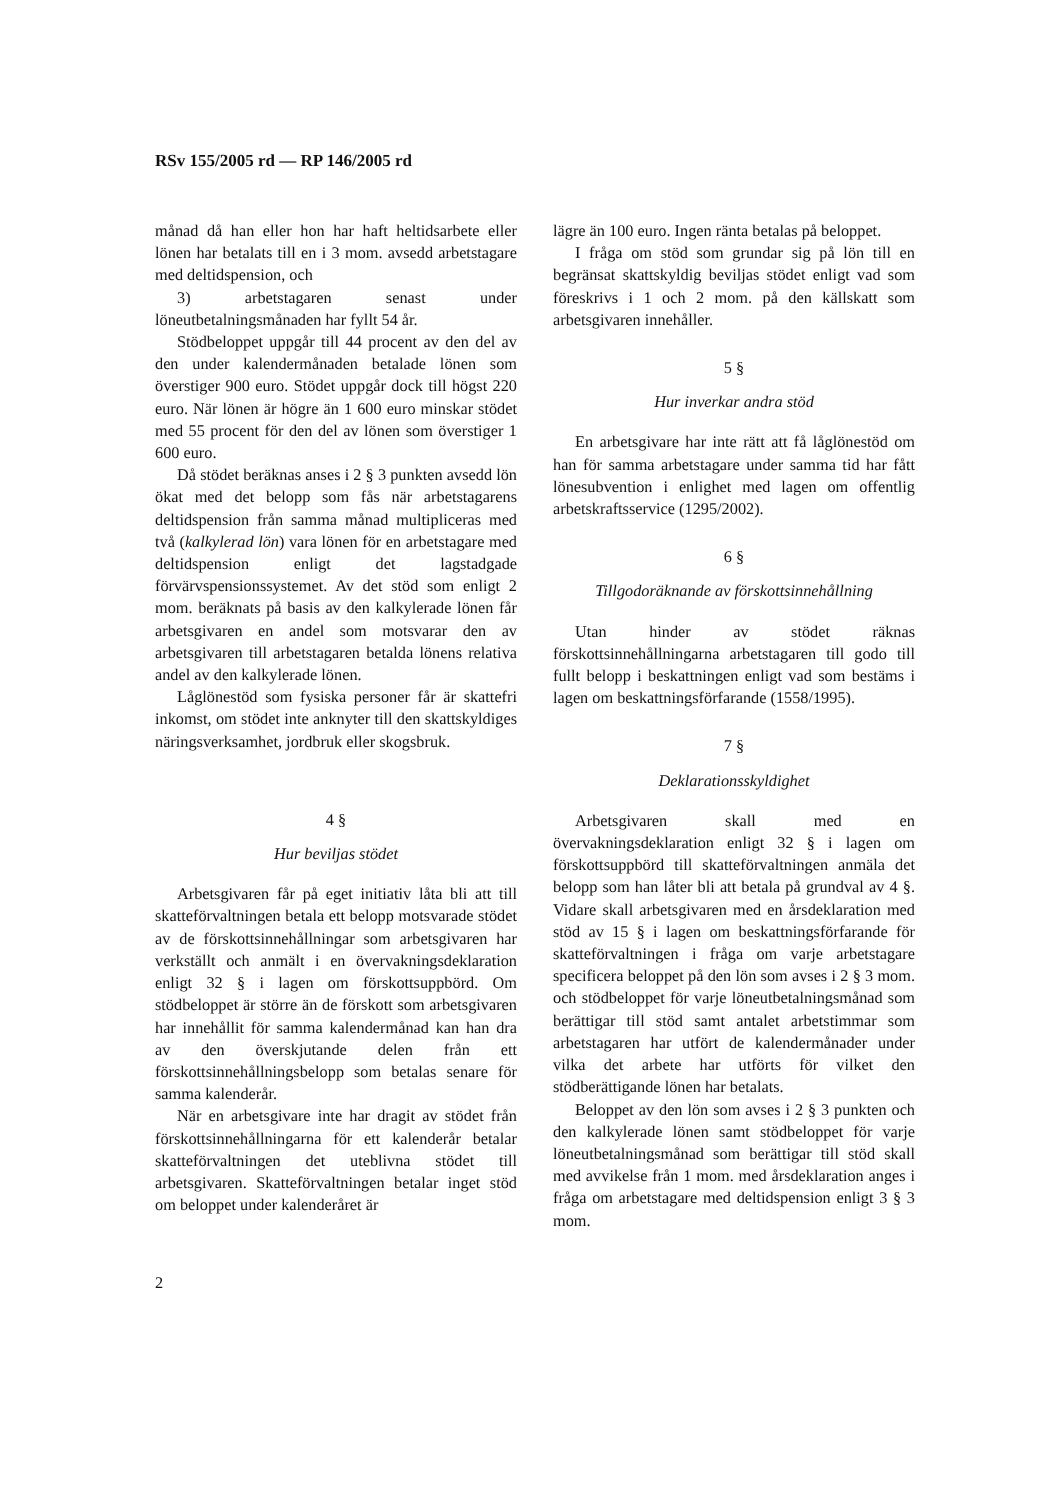RSv 155/2005 rd — RP 146/2005 rd
månad då han eller hon har haft heltidsarbete eller lönen har betalats till en i 3 mom. avsedd arbetstagare med deltidspension, och
3) arbetstagaren senast under löneutbetalningsmånaden har fyllt 54 år.
Stödbeloppet uppgår till 44 procent av den del av den under kalendermånaden betalade lönen som överstiger 900 euro. Stödet uppgår dock till högst 220 euro. När lönen är högre än 1 600 euro minskar stödet med 55 procent för den del av lönen som överstiger 1 600 euro.
Då stödet beräknas anses i 2 § 3 punkten avsedd lön ökat med det belopp som fås när arbetstagarens deltidspension från samma månad multipliceras med två (kalkylerad lön) vara lönen för en arbetstagare med deltidspension enligt det lagstadgade förvärvspensionssystemet. Av det stöd som enligt 2 mom. beräknats på basis av den kalkylerade lönen får arbetsgivaren en andel som motsvarar den av arbetsgivaren till arbetstagaren betalda lönens relativa andel av den kalkylerade lönen.
Låglönestöd som fysiska personer får är skattefri inkomst, om stödet inte anknyter till den skattskyldiges näringsverksamhet, jordbruk eller skogsbruk.
4 §
Hur beviljas stödet
Arbetsgivaren får på eget initiativ låta bli att till skatteförvaltningen betala ett belopp motsvarade stödet av de förskottsinnehållningar som arbetsgivaren har verkställt och anmält i en övervakningsdeklaration enligt 32 § i lagen om förskottsuppbörd. Om stödbeloppet är större än de förskott som arbetsgivaren har innehållit för samma kalendermånad kan han dra av den överskjutande delen från ett förskottsinnehållningsbelopp som betalas senare för samma kalenderår.
När en arbetsgivare inte har dragit av stödet från förskottsinnehållningarna för ett kalenderår betalar skatteförvaltningen det uteblivna stödet till arbetsgivaren. Skatteförvaltningen betalar inget stöd om beloppet under kalenderåret är
lägre än 100 euro. Ingen ränta betalas på beloppet.
I fråga om stöd som grundar sig på lön till en begränsat skattskyldig beviljas stödet enligt vad som föreskrivs i 1 och 2 mom. på den källskatt som arbetsgivaren innehåller.
5 §
Hur inverkar andra stöd
En arbetsgivare har inte rätt att få låglönestöd om han för samma arbetstagare under samma tid har fått lönesubvention i enlighet med lagen om offentlig arbetskraftsservice (1295/2002).
6 §
Tillgodoräknande av förskottsinnehållning
Utan hinder av stödet räknas förskottsinnehållningarna arbetstagaren till godo till fullt belopp i beskattningen enligt vad som bestäms i lagen om beskattningsförfarande (1558/1995).
7 §
Deklarationsskyldighet
Arbetsgivaren skall med en övervakningsdeklaration enligt 32 § i lagen om förskottsuppbörd till skatteförvaltningen anmäla det belopp som han låter bli att betala på grundval av 4 §. Vidare skall arbetsgivaren med en årsdeklaration med stöd av 15 § i lagen om beskattningsförfarande för skatteförvaltningen i fråga om varje arbetstagare specificera beloppet på den lön som avses i 2 § 3 mom. och stödbeloppet för varje löneutbetalningsmånad som berättigar till stöd samt antalet arbetstimmar som arbetstagaren har utfört de kalendermånader under vilka det arbete har utförts för vilket den stödberättigande lönen har betalats.
Beloppet av den lön som avses i 2 § 3 punkten och den kalkylerade lönen samt stödbeloppet för varje löneutbetalningsmånad som berättigar till stöd skall med avvikelse från 1 mom. med årsdeklaration anges i fråga om arbetstagare med deltidspension enligt 3 § 3 mom.
2